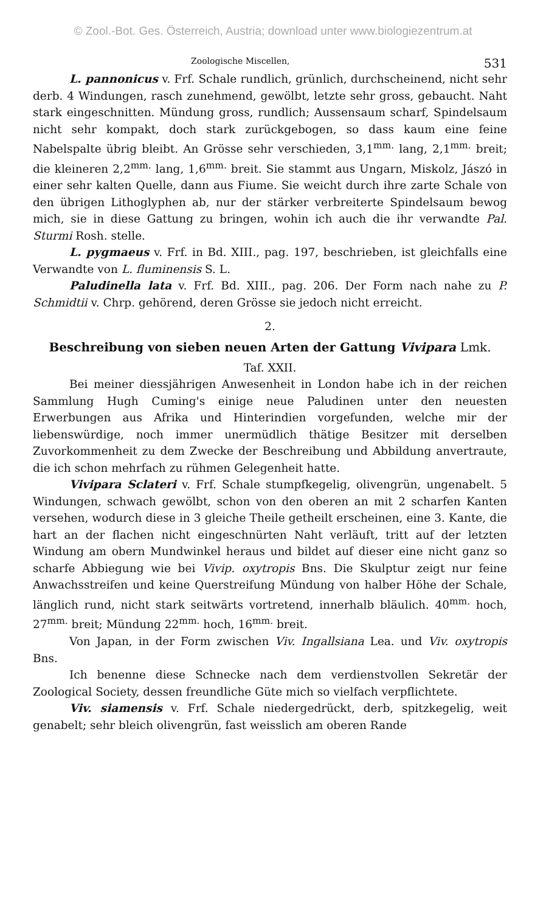© Zool.-Bot. Ges. Österreich, Austria; download unter www.biologiezentrum.at
Zoologische Miscellen, 531
L. pannonicus v. Frf. Schale rundlich, grünlich, durchscheinend, nicht sehr derb. 4 Windungen, rasch zunehmend, gewölbt, letzte sehr gross, gebaucht. Naht stark eingeschnitten. Mündung gross, rundlich; Aussensaum scharf, Spindelsaum nicht sehr kompakt, doch stark zurückgebogen, so dass kaum eine feine Nabelspalte übrig bleibt. An Grösse sehr verschieden, 3,1<sup>mm.</sup> lang, 2,1<sup>mm.</sup> breit; die kleineren 2,2<sup>mm.</sup> lang, 1,6<sup>mm.</sup> breit. Sie stammt aus Ungarn, Miskolz, Jászó in einer sehr kalten Quelle, dann aus Fiume. Sie weicht durch ihre zarte Schale von den übrigen Lithoglyphen ab, nur der stärker verbreiterte Spindelsaum bewog mich, sie in diese Gattung zu bringen, wohin ich auch die ihr verwandte Pal. Sturmi Rosh. stelle.
L. pygmaeus v. Frf. in Bd. XIII., pag. 197, beschrieben, ist gleichfalls eine Verwandte von L. fluminensis S. L.
Paludinella lata v. Frf. Bd. XIII., pag. 206. Der Form nach nahe zu P. Schmidtii v. Chrp. gehörend, deren Grösse sie jedoch nicht erreicht.
2.
Beschreibung von sieben neuen Arten der Gattung Vivipara Lmk.
Taf. XXII.
Bei meiner diessjährigen Anwesenheit in London habe ich in der reichen Sammlung Hugh Cuming's einige neue Paludinen unter den neuesten Erwerbungen aus Afrika und Hinterindien vorgefunden, welche mir der liebenswürdige, noch immer unermüdlich thätige Besitzer mit derselben Zuvorkommenheit zu dem Zwecke der Beschreibung und Abbildung anvertraute, die ich schon mehrfach zu rühmen Gelegenheit hatte.
Vivipara Sclateri v. Frf. Schale stumpfkegelig, olivengrün, ungenabelt. 5 Windungen, schwach gewölbt, schon von den oberen an mit 2 scharfen Kanten versehen, wodurch diese in 3 gleiche Theile getheilt erscheinen, eine 3. Kante, die hart an der flachen nicht eingeschnürten Naht verläuft, tritt auf der letzten Windung am obern Mundwinkel heraus und bildet auf dieser eine nicht ganz so scharfe Abbiegung wie bei Vivip. oxytropis Bns. Die Skulptur zeigt nur feine Anwachsstreifen und keine Querstreifung Mündung von halber Höhe der Schale, länglich rund, nicht stark seitwärts vortretend, innerhalb bläulich. 40<sup>mm.</sup> hoch, 27<sup>mm.</sup> breit; Mündung 22<sup>mm.</sup> hoch, 16<sup>mm.</sup> breit.
Von Japan, in der Form zwischen Viv. Ingallsiana Lea. und Viv. oxytropis Bns.
Ich benenne diese Schnecke nach dem verdienstvollen Sekretär der Zoological Society, dessen freundliche Güte mich so vielfach verpflichtete.
Viv. siamensis v. Frf. Schale niedergedrückt, derb, spitzkegelig, weit genabelt; sehr bleich olivengrün, fast weisslich am oberen Rande